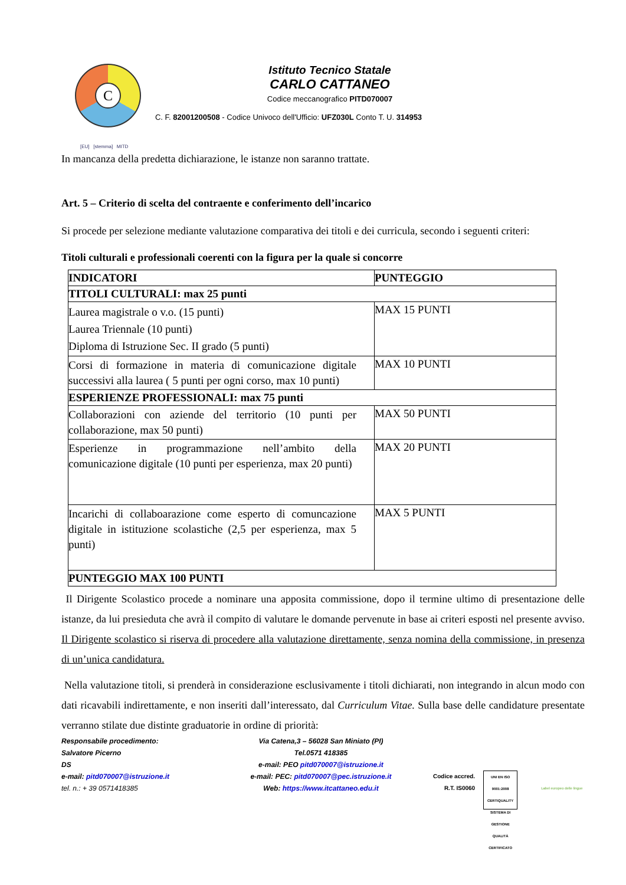C
Istituto Tecnico Statale
CARLO CATTANEO
Codice meccanografico PITD070007
C. F. 82001200508 - Codice Univoco dell'Ufficio: UFZ030L Conto T. U. 314953
[EU] [stemma] MITD
In mancanza della predetta dichiarazione, le istanze non saranno trattate.
Art. 5 – Criterio di scelta del contraente e conferimento dell’incarico
Si procede per selezione mediante valutazione comparativa dei titoli e dei curricula, secondo i seguenti criteri:
Titoli culturali e professionali coerenti con la figura per la quale si concorre
| INDICATORI | PUNTEGGIO |
| --- | --- |
| TITOLI CULTURALI: max 25 punti | |
| Laurea magistrale o v.o. (15 punti) Laurea Triennale (10 punti) Diploma di Istruzione Sec. II grado (5 punti) | MAX 15 PUNTI |
| Corsi di formazione in materia di comunicazione digitale successivi alla laurea ( 5 punti per ogni corso, max 10 punti) | MAX 10 PUNTI |
| ESPERIENZE PROFESSIONALI: max 75 punti | |
| Collaborazioni con aziende del territorio (10 punti per collaborazione, max 50 punti) | MAX 50 PUNTI |
| Esperienze in programmazione nell’ambito della comunicazione digitale (10 punti per esperienza, max 20 punti) | MAX 20 PUNTI |
| Incarichi di collaboarazione come esperto di comuncazione digitale in istituzione scolastiche (2,5 per esperienza, max 5 punti) | MAX 5 PUNTI |
| PUNTEGGIO MAX 100 PUNTI | |
Il Dirigente Scolastico procede a nominare una apposita commissione, dopo il termine ultimo di presentazione delle istanze, da lui presieduta che avrà il compito di valutare le domande pervenute in base ai criteri esposti nel presente avviso. Il Dirigente scolastico si riserva di procedere alla valutazione direttamente, senza nomina della commissione, in presenza di un’unica candidatura.
Nella valutazione titoli, si prenderà in considerazione esclusivamente i titoli dichiarati, non integrando in alcun modo con dati ricavabili indirettamente, e non inseriti dall’interessato, dal Curriculum Vitae. Sulla base delle candidature presentate verranno stilate due distinte graduatorie in ordine di priorità:
Responsabile procedimento:
Salvatore Picerno
DS
e-mail: pitd070007@istruzione.it
tel. n.: + 39 0571418385
Via Catena,3 – 56028 San Miniato (PI)
Tel.0571 418385
e-mail: PEO pitd070007@istruzione.it
e-mail: PEC: pitd070007@pec.istruzione.it
Web: https://www.itcattaneo.edu.it
Codice accred.
R.T. IS0060
UNI EN ISO 9001:2008 CERTIQUALITY SISTEMA DI GESTIONE QUALITÀ CERTIFICATO
Label europeo delle lingue